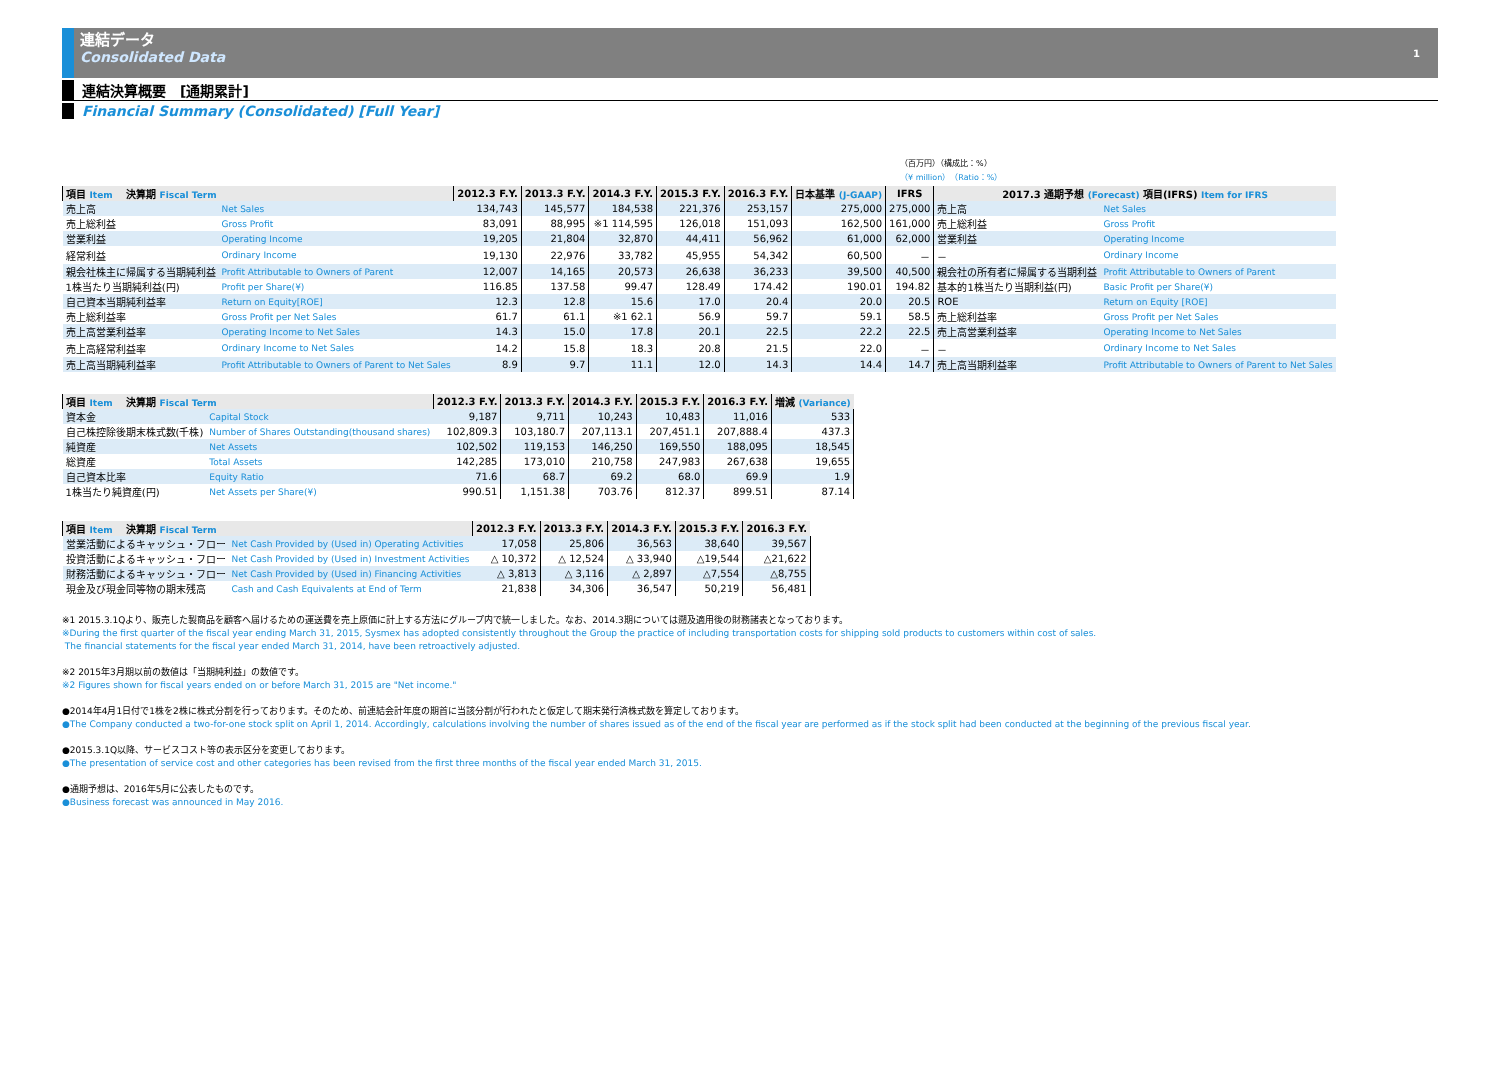連結データ
Consolidated Data
1
連結決算概要　[通期累計]
Financial Summary (Consolidated) [Full Year]
（百万円）（構成比：%）
（¥ million）（Ratio：%）
| 項目 Item 決算期 Fiscal Term | | 2012.3 F.Y. | 2013.3 F.Y. | 2014.3 F.Y. | 2015.3 F.Y. | 2016.3 F.Y. | 日本基準 (J-GAAP) | IFRS | 2017.3 通期予想 (Forecast) 項目(IFRS) Item for IFRS | |
| --- | --- | --- | --- | --- | --- | --- | --- | --- | --- | --- |
| 売上高 | Net Sales | 134,743 | 145,577 | 184,538 | 221,376 | 253,157 | 275,000 | 275,000 | 売上高 | Net Sales |
| 売上総利益 | Gross Profit | 83,091 | 88,995 | ※1 114,595 | 126,018 | 151,093 | 162,500 | 161,000 | 売上総利益 | Gross Profit |
| 営業利益 | Operating Income | 19,205 | 21,804 | 32,870 | 44,411 | 56,962 | 61,000 | 62,000 | 営業利益 | Operating Income |
| 経常利益 | Ordinary Income | 19,130 | 22,976 | 33,782 | 45,955 | 54,342 | 60,500 | － | － | Ordinary Income |
| 親会社株主に帰属する当期純利益 | Profit Attributable to Owners of Parent | 12,007 | 14,165 | 20,573 | 26,638 | 36,233 | 39,500 | 40,500 | 親会社の所有者に帰属する当期利益 | Profit Attributable to Owners of Parent |
| 1株当たり当期純利益(円) | Profit per Share(¥) | 116.85 | 137.58 | 99.47 | 128.49 | 174.42 | 190.01 | 194.82 | 基本的1株当たり当期利益(円) | Basic Profit per Share(¥) |
| 自己資本当期純利益率 | Return on Equity[ROE] | 12.3 | 12.8 | 15.6 | 17.0 | 20.4 | 20.0 | 20.5 | ROE | Return on Equity [ROE] |
| 売上総利益率 | Gross Profit per Net Sales | 61.7 | 61.1 | ※1 62.1 | 56.9 | 59.7 | 59.1 | 58.5 | 売上総利益率 | Gross Profit per Net Sales |
| 売上高営業利益率 | Operating Income to Net Sales | 14.3 | 15.0 | 17.8 | 20.1 | 22.5 | 22.2 | 22.5 | 売上高営業利益率 | Operating Income to Net Sales |
| 売上高経常利益率 | Ordinary Income to Net Sales | 14.2 | 15.8 | 18.3 | 20.8 | 21.5 | 22.0 | － | － | Ordinary Income to Net Sales |
| 売上高当期純利益率 | Profit Attributable to Owners of Parent to Net Sales | 8.9 | 9.7 | 11.1 | 12.0 | 14.3 | 14.4 | 14.7 | 売上高当期利益率 | Profit Attributable to Owners of Parent to Net Sales |
| 項目 Item 決算期 Fiscal Term | | 2012.3 F.Y. | 2013.3 F.Y. | 2014.3 F.Y. | 2015.3 F.Y. | 2016.3 F.Y. | 増減 (Variance) |
| --- | --- | --- | --- | --- | --- | --- | --- |
| 資本金 | Capital Stock | 9,187 | 9,711 | 10,243 | 10,483 | 11,016 | 533 |
| 自己株控除後期末株式数(千株) | Number of Shares Outstanding(thousand shares) | 102,809.3 | 103,180.7 | 207,113.1 | 207,451.1 | 207,888.4 | 437.3 |
| 純資産 | Net Assets | 102,502 | 119,153 | 146,250 | 169,550 | 188,095 | 18,545 |
| 総資産 | Total Assets | 142,285 | 173,010 | 210,758 | 247,983 | 267,638 | 19,655 |
| 自己資本比率 | Equity Ratio | 71.6 | 68.7 | 69.2 | 68.0 | 69.9 | 1.9 |
| 1株当たり純資産(円) | Net Assets per Share(¥) | 990.51 | 1,151.38 | 703.76 | 812.37 | 899.51 | 87.14 |
| 項目 Item 決算期 Fiscal Term | | 2012.3 F.Y. | 2013.3 F.Y. | 2014.3 F.Y. | 2015.3 F.Y. | 2016.3 F.Y. |
| --- | --- | --- | --- | --- | --- | --- |
| 営業活動によるキャッシュ・フロー | Net Cash Provided by (Used in) Operating Activities | 17,058 | 25,806 | 36,563 | 38,640 | 39,567 |
| 投資活動によるキャッシュ・フロー | Net Cash Provided by (Used in) Investment Activities | △ 10,372 | △ 12,524 | △ 33,940 | △19,544 | △21,622 |
| 財務活動によるキャッシュ・フロー | Net Cash Provided by (Used in) Financing Activities | △ 3,813 | △ 3,116 | △ 2,897 | △7,554 | △8,755 |
| 現金及び現金同等物の期末残高 | Cash and Cash Equivalents at End of Term | 21,838 | 34,306 | 36,547 | 50,219 | 56,481 |
※1 2015.3.1Qより、販売した製商品を顧客へ届けるための運送費を売上原価に計上する方法にグループ内で統一しました。なお、2014.3期については遡及適用後の財務諸表となっております。
※During the first quarter of the fiscal year ending March 31, 2015, Sysmex has adopted consistently throughout the Group the practice of including transportation costs for shipping sold products to customers within cost of sales.
The financial statements for the fiscal year ended March 31, 2014, have been retroactively adjusted.
※2 2015年3月期以前の数値は「当期純利益」の数値です。
※2 Figures shown for fiscal years ended on or before March 31, 2015 are "Net income."
●2014年4月1日付で1株を2株に株式分割を行っております。そのため、前連結会計年度の期首に当該分割が行われたと仮定して期末発行済株式数を算定しております。
●The Company conducted a two-for-one stock split on April 1, 2014. Accordingly, calculations involving the number of shares issued as of the end of the fiscal year are performed as if the stock split had been conducted at the beginning of the previous fiscal year.
●2015.3.1Q以降、サービスコスト等の表示区分を変更しております。
●The presentation of service cost and other categories has been revised from the first three months of the fiscal year ended March 31, 2015.
●通期予想は、2016年5月に公表したものです。
●Business forecast was announced in May 2016.